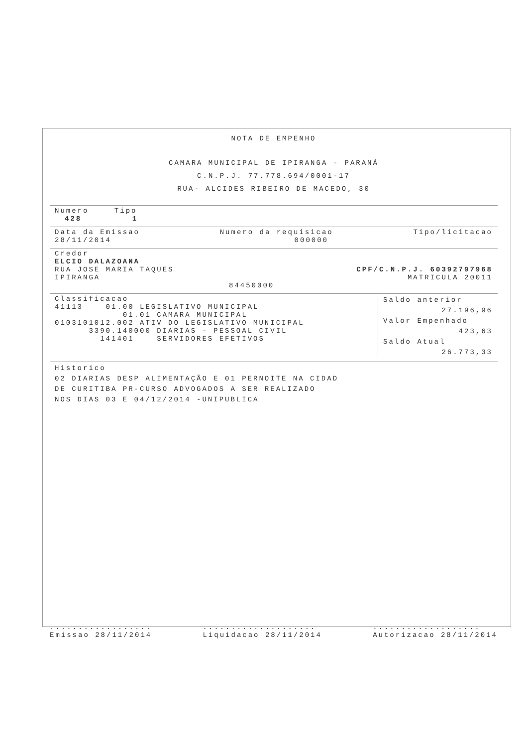NOTA DE EMPENHO
CAMARA MUNICIPAL DE IPIRANGA - PARANÁ
C.N.P.J. 77.778.694/0001-17
RUA- ALCIDES RIBEIRO DE MACEDO, 30
Numero Tipo
428 1
Data da Emissao Numero da requisicao Tipo/licitacao
28/11/2014 000000
Credor
ELCIO DALAZOANA
RUA JOSE MARIA TAQUES CPF/C.N.P.J. 60392797968
IPIRANGA MATRICULA 20011
84450000
Classificacao
41113 01.00 LEGISLATIVO MUNICIPAL
01.01 CAMARA MUNICIPAL
0103101012.002 ATIV DO LEGISLATIVO MUNICIPAL
3390.140000 DIARIAS - PESSOAL CIVIL
141401 SERVIDORES EFETIVOS
Saldo anterior
27.196,96
Valor Empenhado
423,63
Saldo Atual
26.773,33
Historico
02 DIARIAS DESP ALIMENTAÇÃO E 01 PERNOITE NA CIDAD
DE CURITIBA PR-CURSO ADVOGADOS A SER REALIZADO
NOS DIAS 03 E 04/12/2014 -UNIPUBLICA
..................
Emissao 28/11/2014....................
Liquidacao 28/11/2014...................
Autorizacao 28/11/2014